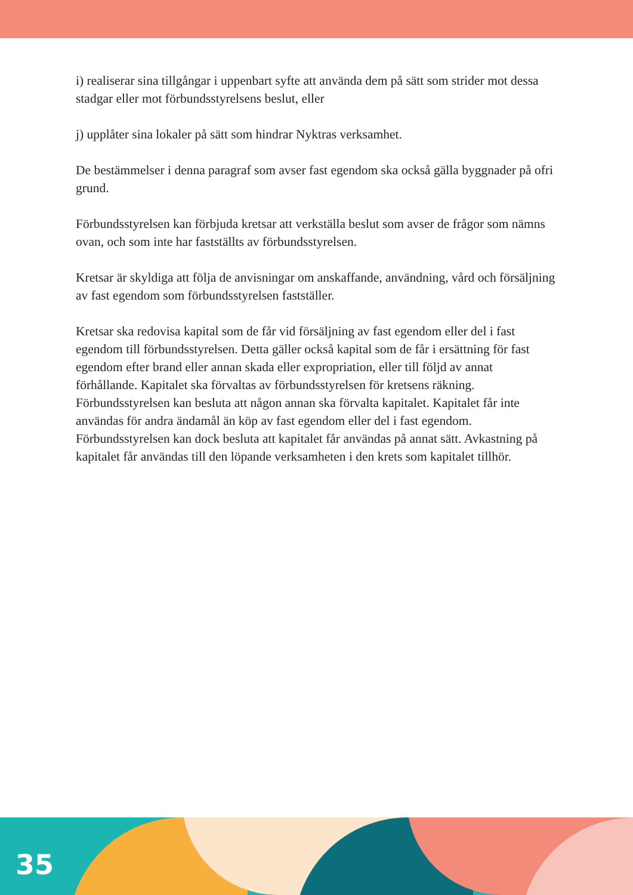i) realiserar sina tillgångar i uppenbart syfte att använda dem på sätt som strider mot dessa stadgar eller mot förbundsstyrelsens beslut, eller
j) upplåter sina lokaler på sätt som hindrar Nyktras verksamhet.
De bestämmelser i denna paragraf som avser fast egendom ska också gälla byggnader på ofri grund.
Förbundsstyrelsen kan förbjuda kretsar att verkställa beslut som avser de frågor som nämns ovan, och som inte har fastställts av förbundsstyrelsen.
Kretsar är skyldiga att följa de anvisningar om anskaffande, användning, vård och försäljning av fast egendom som förbundsstyrelsen fastställer.
Kretsar ska redovisa kapital som de får vid försäljning av fast egendom eller del i fast egendom till förbundsstyrelsen. Detta gäller också kapital som de får i ersättning för fast egendom efter brand eller annan skada eller expropriation, eller till följd av annat förhållande. Kapitalet ska förvaltas av förbundsstyrelsen för kretsens räkning. Förbundsstyrelsen kan besluta att någon annan ska förvalta kapitalet. Kapitalet får inte användas för andra ändamål än köp av fast egendom eller del i fast egendom. Förbundsstyrelsen kan dock besluta att kapitalet får användas på annat sätt. Avkastning på kapitalet får användas till den löpande verksamheten i den krets som kapitalet tillhör.
35